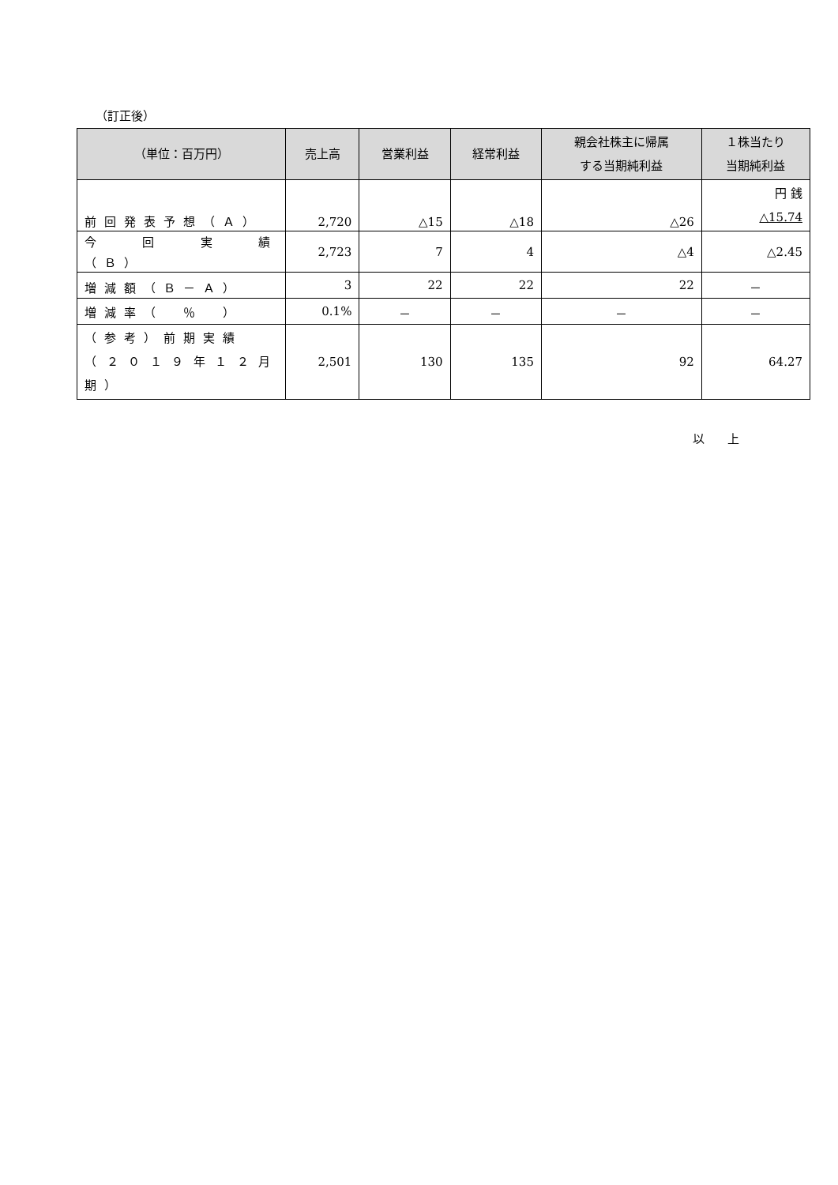（訂正後）
| （単位：百万円） | 売上高 | 営業利益 | 経常利益 | 親会社株主に帰属 する当期純利益 | １株当たり 当期純利益 |
| --- | --- | --- | --- | --- | --- |
| 前回発表予想（Ａ） | 2,720 | △15 | △18 | △26 | 円 銭 △15.74 |
| 今 回 実 績 （Ｂ） | 2,723 | 7 | 4 | △4 | △2.45 |
| 増減額（Ｂ－Ａ） | 3 | 22 | 22 | 22 | － |
| 増減率（ ％ ） | 0.1% | － | － | － | － |
| （参考）前期実績 （２０１９年１２月期） | 2,501 | 130 | 135 | 92 | 64.27 |
以 上